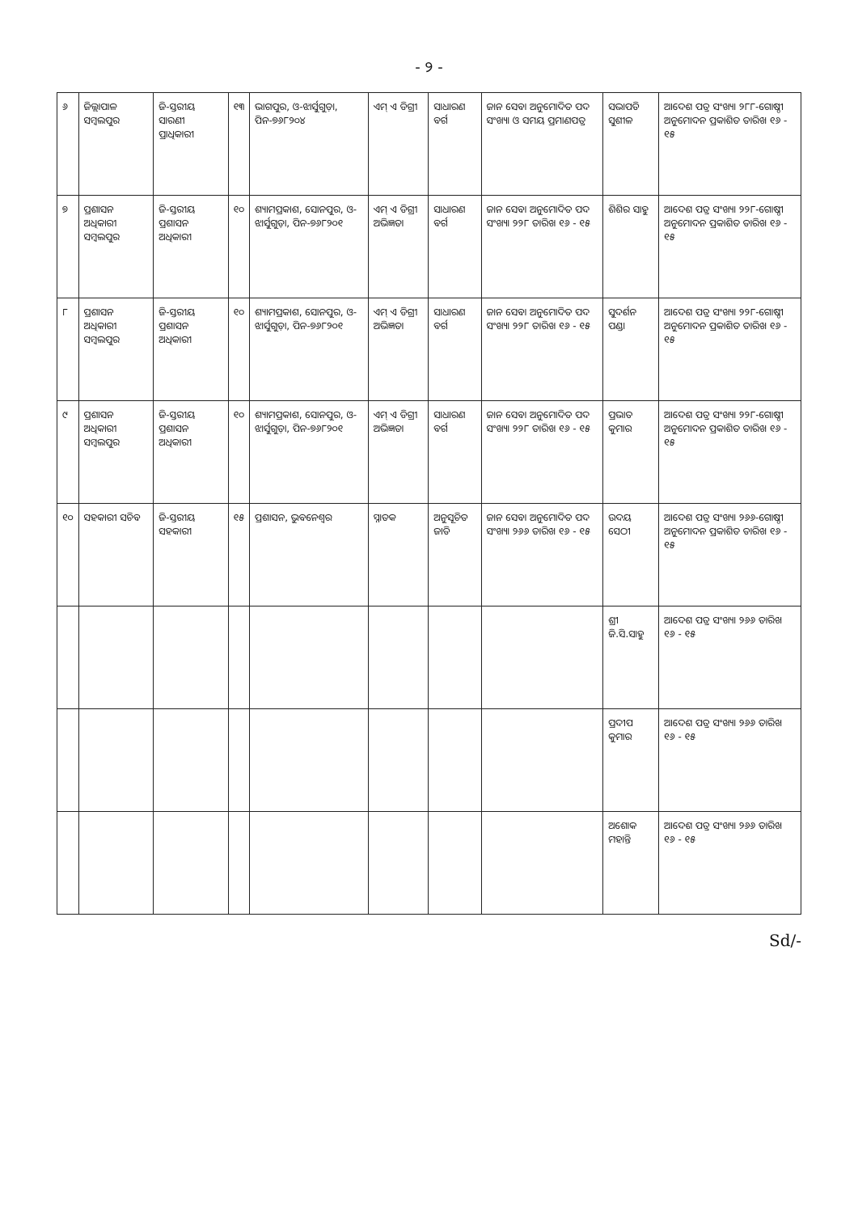- ୨ -
| ୬ | ଜିଲ୍ଲାପାଳ ସମ୍ବଲପୁର | ଜି-ସ୍ତରୀୟ ସାରଣୀ ପ୍ରାଧିକାରୀ | ୧୩ | ଭାଗପୁର, ଓ-ଝାର୍ସୁଗୁଡ଼ା, ପିନ-୭୬୮୨୦୪ | ଏମ୍ ଏ ଡିଗ୍ରୀ | ସାଧାରଣ ବର୍ଗ | ଜାନ ସେବା ଅନୁମୋଦିତ ପଦ ସଂଖ୍ୟା ଓ ସମୟ ପ୍ରମାଣପତ୍ର | ସଭାପତି ସୁଶୀଳ | ଆଦେଶ ପତ୍ର ସଂଖ୍ୟା ୨୮୮-ଗୋଷ୍ଠୀ ଅନୁମୋଦନ ପ୍ରକାଶିତ ତାରିଖ ୧୬ - ୧୫ |
| ୭ | ପ୍ରଶାସନ ଅଧିକାରୀ ସମ୍ବଲପୁର | ଜି-ସ୍ତରୀୟ ପ୍ରଶାସନ ଅଧିକାରୀ | ୧୦ | ଶ୍ୟାମପ୍ରକାଶ, ସୋନପୁର, ଓ-ଝାର୍ସୁଗୁଡ଼ା, ପିନ-୭୬୮୨୦୧ | ଏମ୍ ଏ ଡିଗ୍ରୀ ଅଭିଜ୍ଞତା | ସାଧାରଣ ବର୍ଗ | ଜାନ ସେବା ଅନୁମୋଦିତ ପଦ ସଂଖ୍ୟା ୨୨୮ ତାରିଖ ୧୬ - ୧୫ | ଶିଶିର ସାହୁ | ଆଦେଶ ପତ୍ର ସଂଖ୍ୟା ୨୨୮-ଗୋଷ୍ଠୀ ଅନୁମୋଦନ ପ୍ରକାଶିତ ତାରିଖ ୧୬ - ୧୫ |
| ୮ | ପ୍ରଶାସନ ଅଧିକାରୀ ସମ୍ବଲପୁର | ଜି-ସ୍ତରୀୟ ପ୍ରଶାସନ ଅଧିକାରୀ | ୧୦ | ଶ୍ୟାମପ୍ରକାଶ, ସୋନପୁର, ଓ-ଝାର୍ସୁଗୁଡ଼ା, ପିନ-୭୬୮୨୦୧ | ଏମ୍ ଏ ଡିଗ୍ରୀ ଅଭିଜ୍ଞତା | ସାଧାରଣ ବର୍ଗ | ଜାନ ସେବା ଅନୁମୋଦିତ ପଦ ସଂଖ୍ୟା ୨୨୮ ତାରିଖ ୧୬ - ୧୫ | ସୁଦର୍ଶନ ପଣ୍ଡା | ଆଦେଶ ପତ୍ର ସଂଖ୍ୟା ୨୨୮-ଗୋଷ୍ଠୀ ଅନୁମୋଦନ ପ୍ରକାଶିତ ତାରିଖ ୧୬ - ୧୫ |
| ୯ | ପ୍ରଶାସନ ଅଧିକାରୀ ସମ୍ବଲପୁର | ଜି-ସ୍ତରୀୟ ପ୍ରଶାସନ ଅଧିକାରୀ | ୧୦ | ଶ୍ୟାମପ୍ରକାଶ, ସୋନପୁର, ଓ-ଝାର୍ସୁଗୁଡ଼ା, ପିନ-୭୬୮୨୦୧ | ଏମ୍ ଏ ଡିଗ୍ରୀ ଅଭିଜ୍ଞତା | ସାଧାରଣ ବର୍ଗ | ଜାନ ସେବା ଅନୁମୋଦିତ ପଦ ସଂଖ୍ୟା ୨୨୮ ତାରିଖ ୧୬ - ୧୫ | ପ୍ରଭାତ କୁମାର | ଆଦେଶ ପତ୍ର ସଂଖ୍ୟା ୨୨୮-ଗୋଷ୍ଠୀ ଅନୁମୋଦନ ପ୍ରକାଶିତ ତାରିଖ ୧୬ - ୧୫ |
| ୧୦ | ସହକାରୀ ସଚିବ | ଜି-ସ୍ତରୀୟ ସହକାରୀ | ୧୫ | ପ୍ରଶାସନ, ଭୁବନେଶ୍ୱର | ସ୍ନାତକ | ଅନୁସୂଚିତ ଜାତି | ଜାନ ସେବା ଅନୁମୋଦିତ ପଦ ସଂଖ୍ୟା ୨୬୬ ତାରିଖ ୧୬ - ୧୫ | ଉଦୟ ସେଠୀ | ଆଦେଶ ପତ୍ର ସଂଖ୍ୟା ୨୬୬-ଗୋଷ୍ଠୀ ଅନୁମୋଦନ ପ୍ରକାଶିତ ତାରିଖ ୧୬ - ୧୫ |
| | | | | | | | | ଶ୍ରୀ ଜି.ସି.ସାହୁ | ଆଦେଶ ପତ୍ର ସଂଖ୍ୟା ୨୬୬ ତାରିଖ ୧୬ - ୧୫ |
| | | | | | | | | ପ୍ରଦୀପ କୁମାର | ଆଦେଶ ପତ୍ର ସଂଖ୍ୟା ୨୬୬ ତାରିଖ ୧୬ - ୧୫ |
| | | | | | | | | ଅଶୋକ ମହାନ୍ତି | ଆଦେଶ ପତ୍ର ସଂଖ୍ୟା ୨୬୬ ତାରିଖ ୧୬ - ୧୫ |
Sd/-